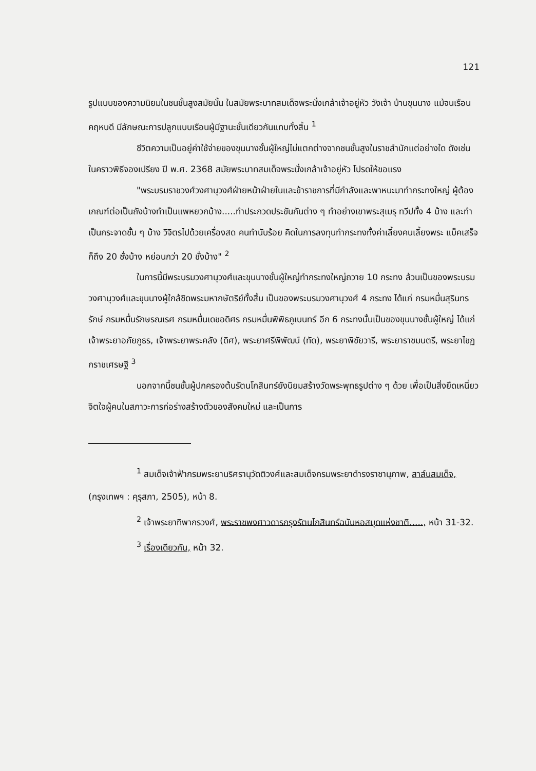121
รูปแบบของความนิยมในชนชั้นสูงสมัยนั้น ในสมัยพระบาทสมเด็จพระนั่งเกล้าเจ้าอยู่หัว วังเจ้า บ้านขุนนาง แม้จนเรือนคฤหบดี มีลักษณะการปลูกแบบเรือนผู้มีฐานะชั้นเดียวกันแทบทั้งสิ้น <sup>1</sup>
ชีวิตความเป็นอยู่ค่าใช้จ่ายของขุนนางชั้นผู้ใหญ่ไม่แตกต่างจากชนชั้นสูงในราชสำนักแต่อย่างใด ดังเช่น ในคราวพิธีจองเปรียง ปี พ.ศ. 2368 สมัยพระบาทสมเด็จพระนั่งเกล้าเจ้าอยู่หัว โปรดให้ขอแรง
"พระบรมราชวงศ์วงศานุวงศ์ฝ่ายหน้าฝ่ายในและข้าราชการที่มีกำลังและพาหนะมาทำกระทงใหญ่ ผู้ต้องเกณฑ์ต่อเป็นถังบ้างทำเป็นแพหยวกบ้าง.....ทำประกวดประขันกันต่าง ๆ ทำอย่างเขาพระสุเมรุ ทวีปทั้ง 4 บ้าง และทำเป็นกระจาดชั้น ๆ บ้าง วิจิตรไปด้วยเครื่องสด คนทำนับร้อย คิดในการลงทุนทำกระทงทั้งค่าเลี้ยงคนเลี้ยงพระ แบ็คเสร็จก็ถึง 20 ชั่งบ้าง หย่อนกว่า 20 ชั่งบ้าง" <sup>2</sup>
ในการนี้มีพระบรมวงศานุวงศ์และขุนนางชั้นผู้ใหญ่ทำกระทงใหญ่ถวาย 10 กระทง ล้วนเป็นของพระบรมวงศานุวงศ์และขุนนางผู้ใกล้ชิดพระมหากษัตริย์ทั้งสิ้น เป็นของพระบรมวงศานุวงศ์ 4 กระทง ได้แก่ กรมหมื่นสุรินทรรักษ์ กรมหมื่นรักษรณเรศ กรมหมื่นเดชอดิศร กรมหมื่นพิพิธภูเบนทร์ อีก 6 กระทงนั้นเป็นของขุนนางชั้นผู้ใหญ่ ได้แก่ เจ้าพระยาอภัยภูธร, เจ้าพระยาพระคลัง (ดิศ), พระยาศรีพิพัฒน์ (ทัด), พระยาพิชัยวารี, พระยาราชมนตรี, พระยาไชฏกราชเศรษฐี <sup>3</sup>
นอกจากนี้ชนชั้นผู้ปกครองต้นรัตนโกสินทร์ยังนิยมสร้างวัดพระพุทธรูปต่าง ๆ ด้วย เพื่อเป็นสิ่งยึดเหนี่ยวจิตใจผู้คนในสภาวะการก่อร่างสร้างตัวของสังคมใหม่ และเป็นการ
<sup>1</sup> สมเด็จเจ้าฟ้ากรมพระยานริศรานุวัดติวงศ์และสมเด็จกรมพระยาดำรงราชานุภาพ, สาส์นสมเด็จ, (กรุงเทพฯ : คุรุสภา, 2505), หน้า 8.
<sup>2</sup> เจ้าพระยาทิพากรวงศ์, พระราชพงศาวดารกรุงรัตนโกสินทร์ฉบับหอสมุดแห่งชาติ....., หน้า 31-32.
<sup>3</sup> เรื่องเดียวกัน, หน้า 32.